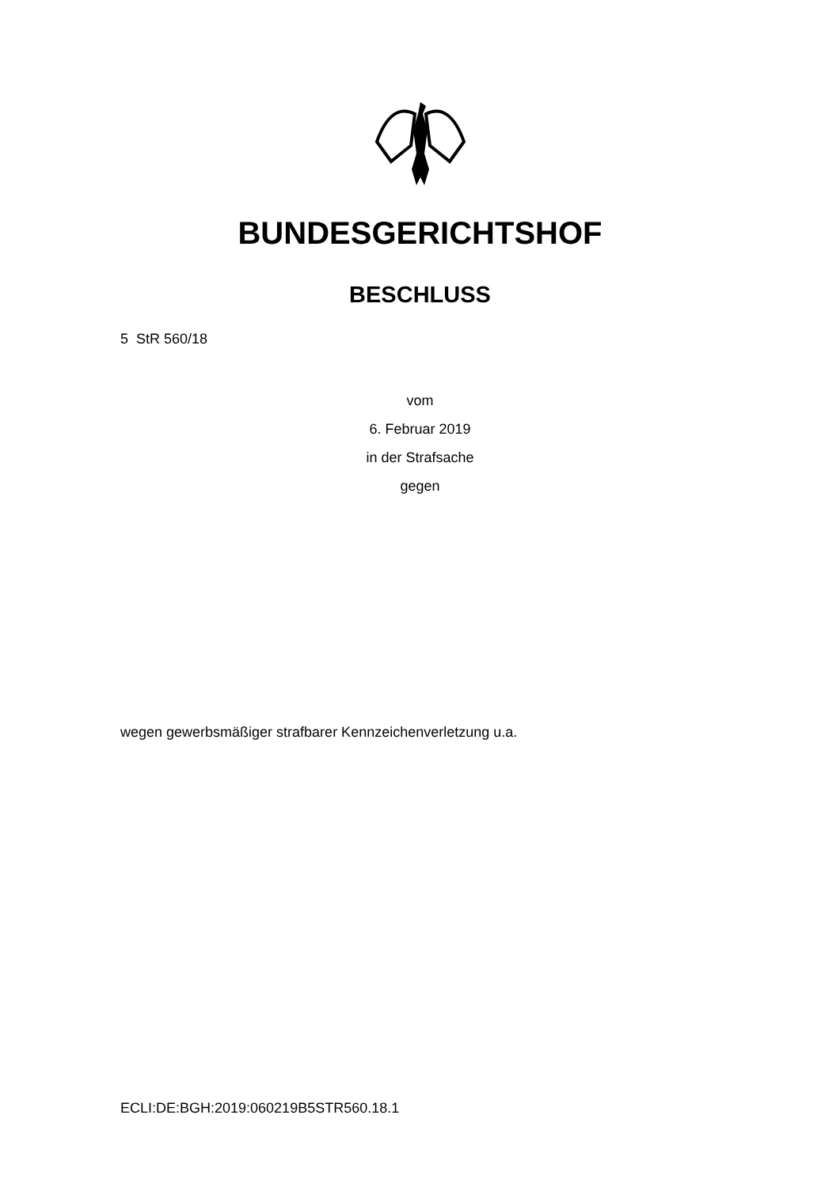BUNDESGERICHTSHOF
BESCHLUSS
5 StR 560/18
vom
6. Februar 2019
in der Strafsache
gegen
wegen gewerbsmäßiger strafbarer Kennzeichenverletzung u.a.
ECLI:DE:BGH:2019:060219B5STR560.18.1